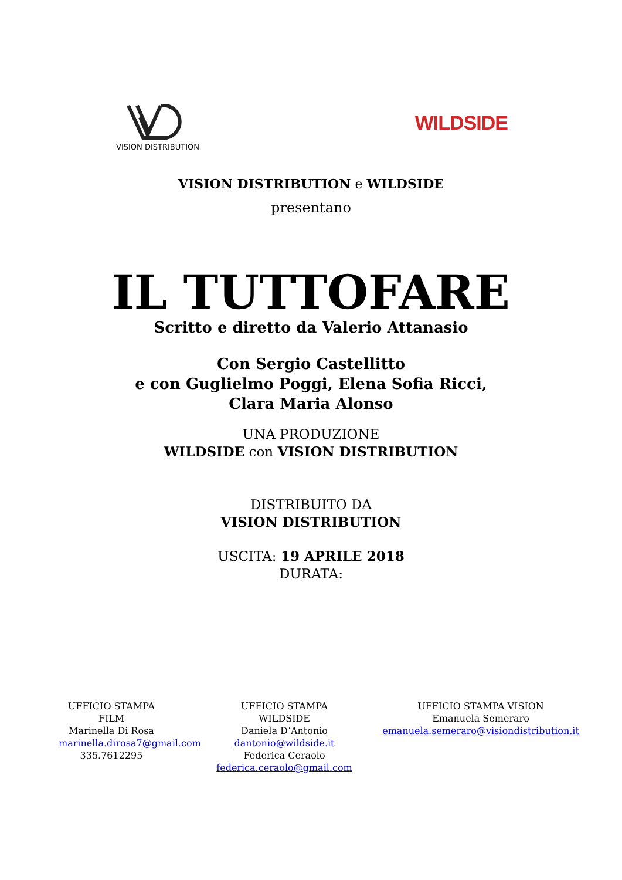VISION DISTRIBUTION
WILDSIDE
VISION DISTRIBUTION e WILDSIDE
presentano
IL TUTTOFARE
Scritto e diretto da Valerio Attanasio
Con Sergio Castellitto
e con Guglielmo Poggi, Elena Sofia Ricci,
Clara Maria Alonso
UNA PRODUZIONE
WILDSIDE con VISION DISTRIBUTION
DISTRIBUITO DA
VISION DISTRIBUTION
USCITA: 19 APRILE 2018
DURATA:
UFFICIO STAMPA FILM
Marinella Di Rosa
marinella.dirosa7@gmail.com
335.7612295
UFFICIO STAMPA
WILDSIDE
Daniela D’Antonio
dantonio@wildside.it
Federica Ceraolo
federica.ceraolo@gmail.com
UFFICIO STAMPA VISION
Emanuela Semeraro
emanuela.semeraro@visiondistribution.it